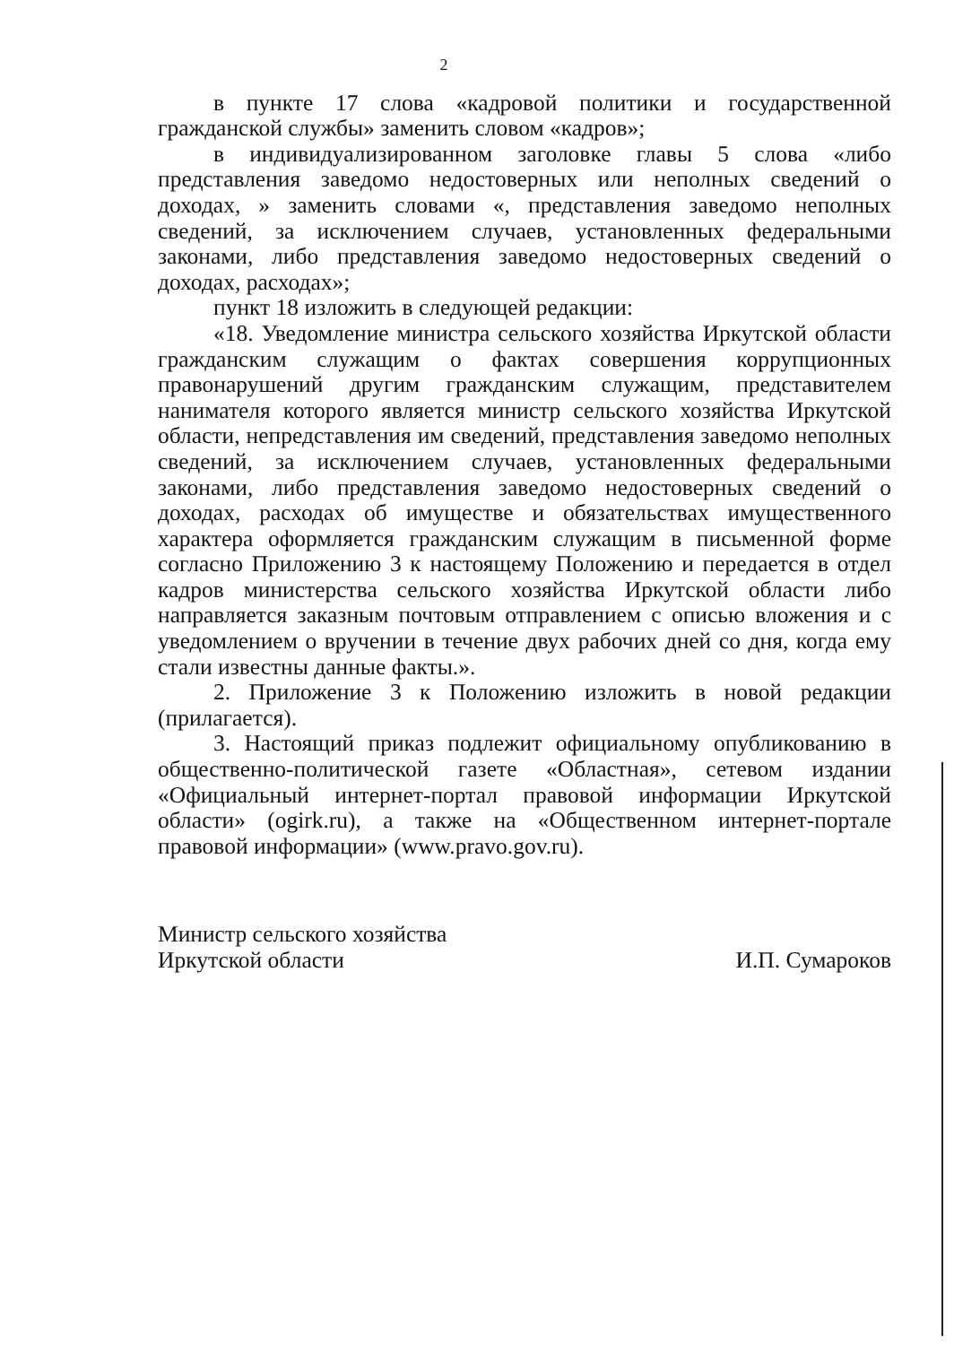2
в пункте 17 слова «кадровой политики и государственной гражданской службы» заменить словом «кадров»;
в индивидуализированном заголовке главы 5 слова «либо представления заведомо недостоверных или неполных сведений о доходах, » заменить словами «, представления заведомо неполных сведений, за исключением случаев, установленных федеральными законами, либо представления заведомо недостоверных сведений о доходах, расходах»;
пункт 18 изложить в следующей редакции:
«18. Уведомление министра сельского хозяйства Иркутской области гражданским служащим о фактах совершения коррупционных правонарушений другим гражданским служащим, представителем нанимателя которого является министр сельского хозяйства Иркутской области, непредставления им сведений, представления заведомо неполных сведений, за исключением случаев, установленных федеральными законами, либо представления заведомо недостоверных сведений о доходах, расходах об имуществе и обязательствах имущественного характера оформляется гражданским служащим в письменной форме согласно Приложению 3 к настоящему Положению и передается в отдел кадров министерства сельского хозяйства Иркутской области либо направляется заказным почтовым отправлением с описью вложения и с уведомлением о вручении в течение двух рабочих дней со дня, когда ему стали известны данные факты.».
2. Приложение 3 к Положению изложить в новой редакции (прилагается).
3. Настоящий приказ подлежит официальному опубликованию в общественно-политической газете «Областная», сетевом издании «Официальный интернет-портал правовой информации Иркутской области» (ogirk.ru), а также на «Общественном интернет-портале правовой информации» (www.pravo.gov.ru).
Министр сельского хозяйства
Иркутской области
И.П. Сумароков